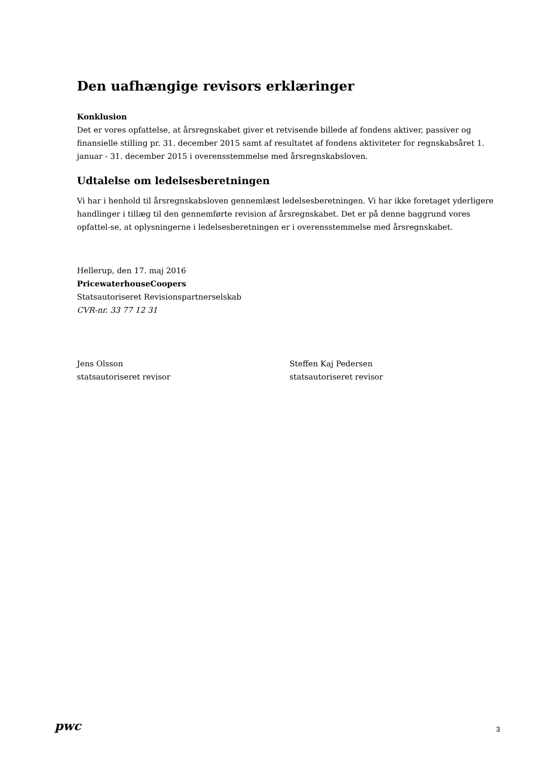Den uafhængige revisors erklæringer
Konklusion
Det er vores opfattelse, at årsregnskabet giver et retvisende billede af fondens aktiver, passiver og finansielle stilling pr. 31. december 2015 samt af resultatet af fondens aktiviteter for regnskabsåret 1. januar - 31. december 2015 i overensstemmelse med årsregnskabsloven.
Udtalelse om ledelsesberetningen
Vi har i henhold til årsregnskabsloven gennemlæst ledelsesberetningen. Vi har ikke foretaget yderligere handlinger i tillæg til den gennemførte revision af årsregnskabet. Det er på denne baggrund vores opfattel-se, at oplysningerne i ledelsesberetningen er i overensstemmelse med årsregnskabet.
Hellerup, den 17. maj 2016
PricewaterhouseCoopers
Statsautoriseret Revisionspartnerselskab
CVR-nr. 33 77 12 31
Jens Olsson
statsautoriseret revisor
Steffen Kaj Pedersen
statsautoriseret revisor
pwc 3